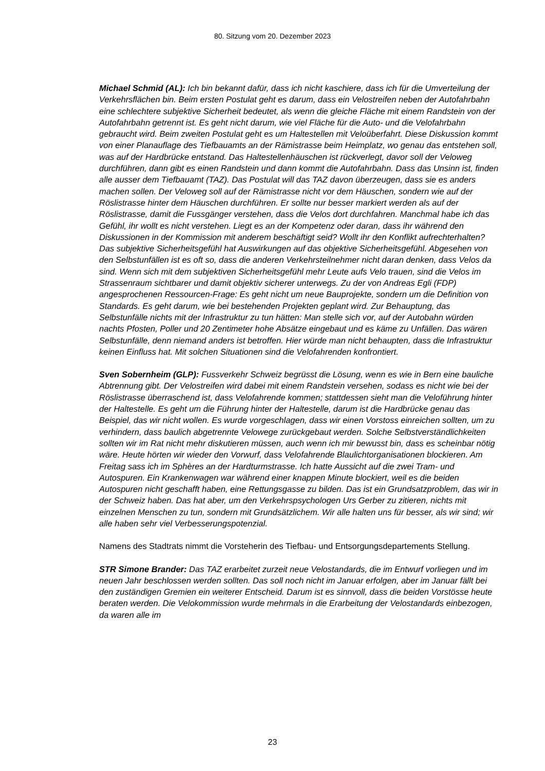80. Sitzung vom 20. Dezember 2023
Michael Schmid (AL): Ich bin bekannt dafür, dass ich nicht kaschiere, dass ich für die Umverteilung der Verkehrsflächen bin. Beim ersten Postulat geht es darum, dass ein Velostreifen neben der Autofahrbahn eine schlechtere subjektive Sicherheit bedeutet, als wenn die gleiche Fläche mit einem Randstein von der Autofahrbahn getrennt ist. Es geht nicht darum, wie viel Fläche für die Auto- und die Velofahrbahn gebraucht wird. Beim zweiten Postulat geht es um Haltestellen mit Veloüberfahrt. Diese Diskussion kommt von einer Planauflage des Tiefbauamts an der Rämistrasse beim Heimplatz, wo genau das entstehen soll, was auf der Hardbrücke entstand. Das Haltestellenhäuschen ist rückverlegt, davor soll der Veloweg durchführen, dann gibt es einen Randstein und dann kommt die Autofahrbahn. Dass das Unsinn ist, finden alle ausser dem Tiefbauamt (TAZ). Das Postulat will das TAZ davon überzeugen, dass sie es anders machen sollen. Der Veloweg soll auf der Rämistrasse nicht vor dem Häuschen, sondern wie auf der Röslistrasse hinter dem Häuschen durchführen. Er sollte nur besser markiert werden als auf der Röslistrasse, damit die Fussgänger verstehen, dass die Velos dort durchfahren. Manchmal habe ich das Gefühl, ihr wollt es nicht verstehen. Liegt es an der Kompetenz oder daran, dass ihr während den Diskussionen in der Kommission mit anderem beschäftigt seid? Wollt ihr den Konflikt aufrechterhalten? Das subjektive Sicherheitsgefühl hat Auswirkungen auf das objektive Sicherheitsgefühl. Abgesehen von den Selbstunfällen ist es oft so, dass die anderen Verkehrsteilnehmer nicht daran denken, dass Velos da sind. Wenn sich mit dem subjektiven Sicherheitsgefühl mehr Leute aufs Velo trauen, sind die Velos im Strassenraum sichtbarer und damit objektiv sicherer unterwegs. Zu der von Andreas Egli (FDP) angesprochenen Ressourcen-Frage: Es geht nicht um neue Bauprojekte, sondern um die Definition von Standards. Es geht darum, wie bei bestehenden Projekten geplant wird. Zur Behauptung, das Selbstunfälle nichts mit der Infrastruktur zu tun hätten: Man stelle sich vor, auf der Autobahn würden nachts Pfosten, Poller und 20 Zentimeter hohe Absätze eingebaut und es käme zu Unfällen. Das wären Selbstunfälle, denn niemand anders ist betroffen. Hier würde man nicht behaupten, dass die Infrastruktur keinen Einfluss hat. Mit solchen Situationen sind die Velofahrenden konfrontiert.
Sven Sobernheim (GLP): Fussverkehr Schweiz begrüsst die Lösung, wenn es wie in Bern eine bauliche Abtrennung gibt. Der Velostreifen wird dabei mit einem Randstein versehen, sodass es nicht wie bei der Röslistrasse überraschend ist, dass Velofahrende kommen; stattdessen sieht man die Veloführung hinter der Haltestelle. Es geht um die Führung hinter der Haltestelle, darum ist die Hardbrücke genau das Beispiel, das wir nicht wollen. Es wurde vorgeschlagen, dass wir einen Vorstoss einreichen sollten, um zu verhindern, dass baulich abgetrennte Velowege zurückgebaut werden. Solche Selbstverständlichkeiten sollten wir im Rat nicht mehr diskutieren müssen, auch wenn ich mir bewusst bin, dass es scheinbar nötig wäre. Heute hörten wir wieder den Vorwurf, dass Velofahrende Blaulichtorganisationen blockieren. Am Freitag sass ich im Sphères an der Hardturmstrasse. Ich hatte Aussicht auf die zwei Tram- und Autospuren. Ein Krankenwagen war während einer knappen Minute blockiert, weil es die beiden Autospuren nicht geschafft haben, eine Rettungsgasse zu bilden. Das ist ein Grundsatzproblem, das wir in der Schweiz haben. Das hat aber, um den Verkehrspsychologen Urs Gerber zu zitieren, nichts mit einzelnen Menschen zu tun, sondern mit Grundsätzlichem. Wir alle halten uns für besser, als wir sind; wir alle haben sehr viel Verbesserungspotenzial.
Namens des Stadtrats nimmt die Vorsteherin des Tiefbau- und Entsorgungsdepartements Stellung.
STR Simone Brander: Das TAZ erarbeitet zurzeit neue Velostandards, die im Entwurf vorliegen und im neuen Jahr beschlossen werden sollten. Das soll noch nicht im Januar erfolgen, aber im Januar fällt bei den zuständigen Gremien ein weiterer Entscheid. Darum ist es sinnvoll, dass die beiden Vorstösse heute beraten werden. Die Velokommission wurde mehrmals in die Erarbeitung der Velostandards einbezogen, da waren alle im
23